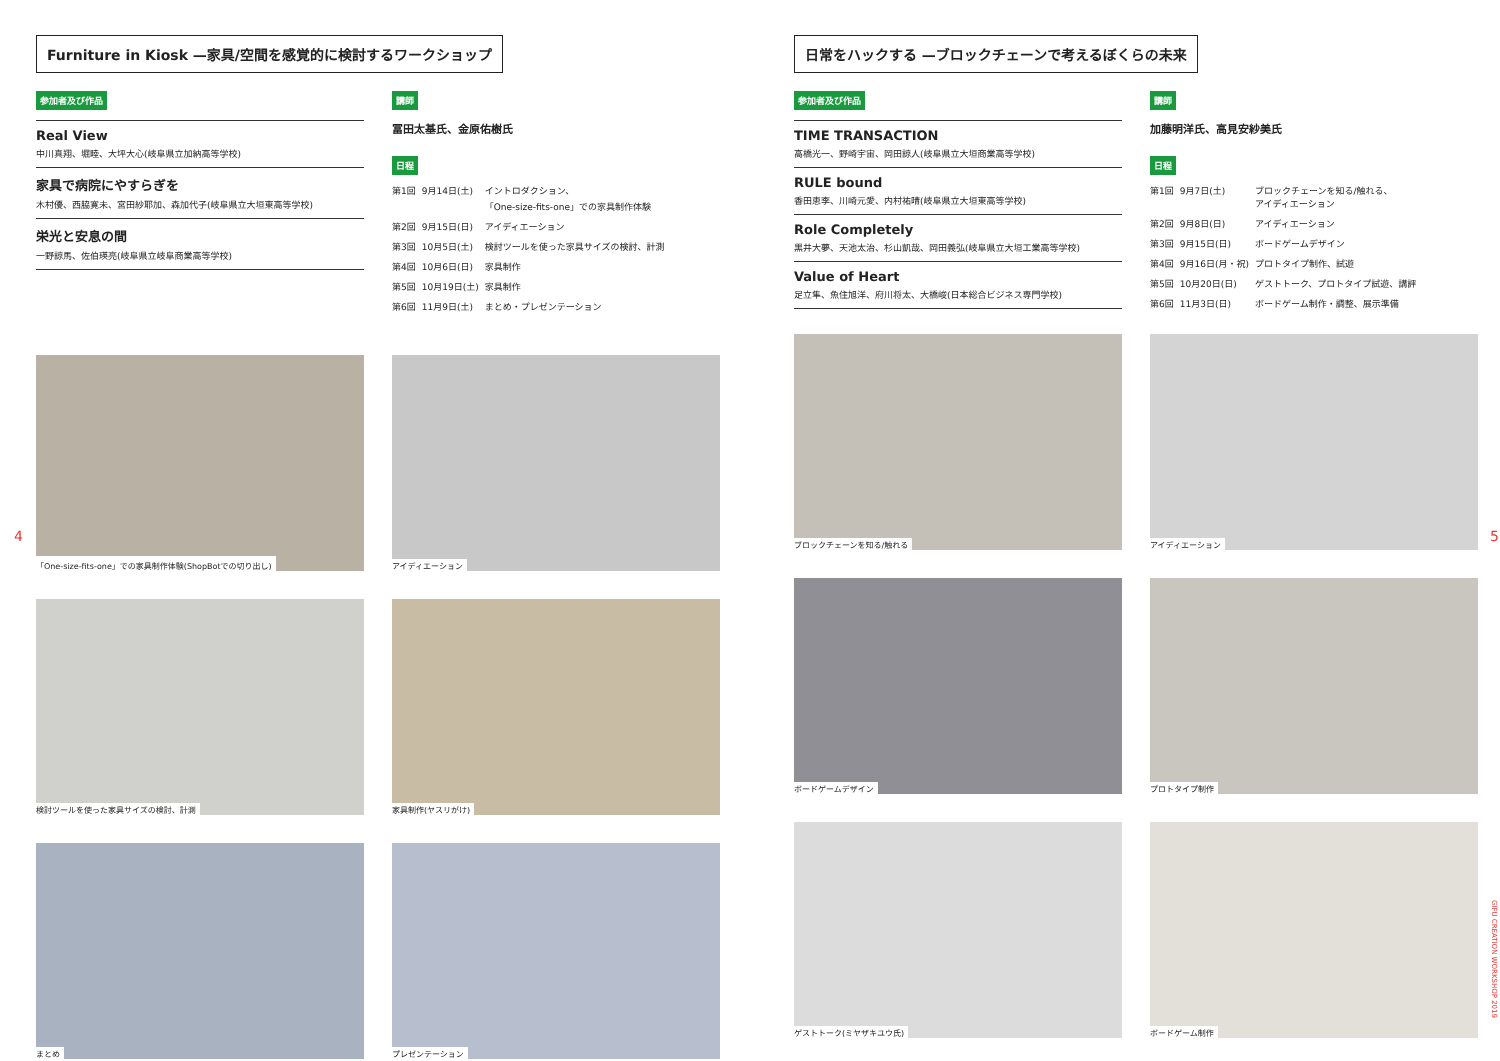Furniture in Kiosk —家具/空間を感覚的に検討するワークショップ
参加者及び作品
Real View
中川真翔、堀睦、大坪大心(岐阜県立加納高等学校)
家具で病院にやすらぎを
木村優、西脇寛未、宮田紗耶加、森加代子(岐阜県立大垣東高等学校)
栄光と安息の間
一野諒馬、佐伯瑛亮(岐阜県立岐阜商業高等学校)
講師
冨田太基氏、金原佑樹氏
日程
| 第1回 | 9月14日(土) | イントロダクション、 「One-size-fits-one」での家具制作体験 |
| 第2回 | 9月15日(日) | アイディエーション |
| 第3回 | 10月5日(土) | 検討ツールを使った家具サイズの検討、計測 |
| 第4回 | 10月6日(日) | 家具制作 |
| 第5回 | 10月19日(土) | 家具制作 |
| 第6回 | 11月9日(土) | まとめ・プレゼンテーション |
「One-size-fits-one」での家具制作体験(ShopBotでの切り出し)
アイディエーション
検討ツールを使った家具サイズの検討、計測
家具制作(ヤスリがけ)
まとめ
プレゼンテーション
4
日常をハックする —ブロックチェーンで考えるぼくらの未来
参加者及び作品
TIME TRANSACTION
高橋光一、野崎宇宙、岡田諒人(岐阜県立大垣商業高等学校)
RULE bound
香田恵李、川崎元愛、内村祐晴(岐阜県立大垣東高等学校)
Role Completely
黒井大夢、天池太治、杉山凱哉、岡田義弘(岐阜県立大垣工業高等学校)
Value of Heart
足立隼、魚住旭洋、府川将太、大橋峻(日本総合ビジネス専門学校)
講師
加藤明洋氏、高見安紗美氏
日程
| 第1回 | 9月7日(土) | ブロックチェーンを知る/触れる、 アイディエーション |
| 第2回 | 9月8日(日) | アイディエーション |
| 第3回 | 9月15日(日) | ボードゲームデザイン |
| 第4回 | 9月16日(月・祝) | プロトタイプ制作、試遊 |
| 第5回 | 10月20日(日) | ゲストトーク、プロトタイプ試遊、講評 |
| 第6回 | 11月3日(日) | ボードゲーム制作・調整、展示準備 |
ブロックチェーンを知る/触れる
アイディエーション
ボードゲームデザイン
プロトタイプ制作
ゲストトーク(ミヤザキユウ氏)
ボードゲーム制作
5
GIFU CREATION WORKSHOP 2019